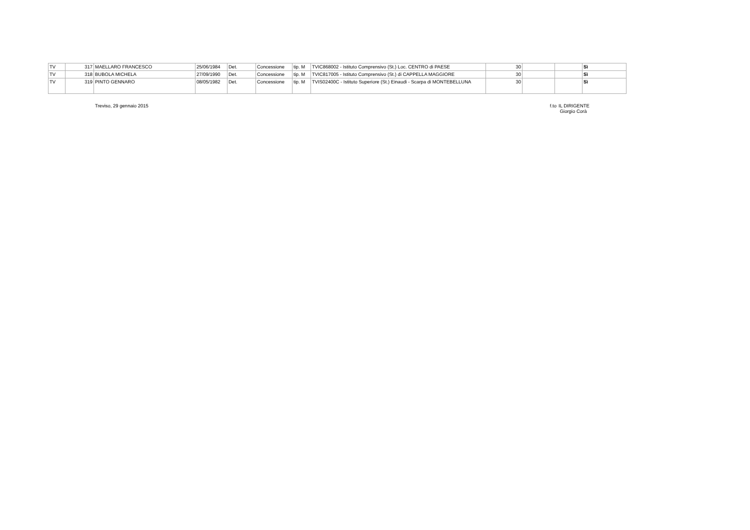| TV | 317 | MAELLARO FRANCESCO | 25/06/1984 | Det. | Concessione | tip. M | TVIC868002 - Istituto Comprensivo (St.) Loc. CENTRO di PAESE | 30 | | | Sì |
| TV | 318 | BUBOLA MICHELA | 27/09/1990 | Det. | Concessione | tip. M | TVIC817005 - Istituto Comprensivo (St.) di CAPPELLA MAGGIORE | 30 | | | Sì |
| TV | 319 | PINTO GENNARO | 08/05/1982 | Det. | Concessione | tip. M | TVIS02400C - Istituto Superiore (St.) Einaudi - Scarpa di MONTEBELLUNA | 30 | | | Sì |
Treviso, 29 gennaio 2015 f.to
IL DIRIGENTE
Giorgio Corà